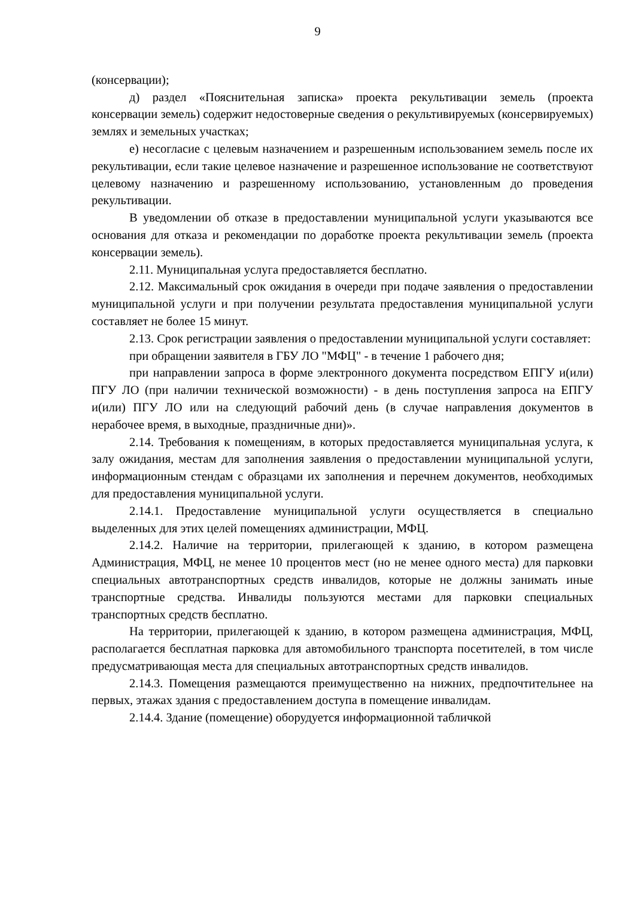9
(консервации);
д) раздел «Пояснительная записка» проекта рекультивации земель (проекта консервации земель) содержит недостоверные сведения о рекультивируемых (консервируемых) землях и земельных участках;
е) несогласие с целевым назначением и разрешенным использованием земель после их рекультивации, если такие целевое назначение и разрешенное использование не соответствуют целевому назначению и разрешенному использованию, установленным до проведения рекультивации.
В уведомлении об отказе в предоставлении муниципальной услуги указываются все основания для отказа и рекомендации по доработке проекта рекультивации земель (проекта консервации земель).
2.11. Муниципальная услуга предоставляется бесплатно.
2.12. Максимальный срок ожидания в очереди при подаче заявления о предоставлении муниципальной услуги и при получении результата предоставления муниципальной услуги составляет не более 15 минут.
2.13. Срок регистрации заявления о предоставлении муниципальной услуги составляет:
при обращении заявителя в ГБУ ЛО "МФЦ" - в течение 1 рабочего дня;
при направлении запроса в форме электронного документа посредством ЕПГУ и(или) ПГУ ЛО (при наличии технической возможности) - в день поступления запроса на ЕПГУ и(или) ПГУ ЛО или на следующий рабочий день (в случае направления документов в нерабочее время, в выходные, праздничные дни)».
2.14. Требования к помещениям, в которых предоставляется муниципальная услуга, к залу ожидания, местам для заполнения заявления о предоставлении муниципальной услуги, информационным стендам с образцами их заполнения и перечнем документов, необходимых для предоставления муниципальной услуги.
2.14.1. Предоставление муниципальной услуги осуществляется в специально выделенных для этих целей помещениях администрации, МФЦ.
2.14.2. Наличие на территории, прилегающей к зданию, в котором размещена Администрация, МФЦ, не менее 10 процентов мест (но не менее одного места) для парковки специальных автотранспортных средств инвалидов, которые не должны занимать иные транспортные средства. Инвалиды пользуются местами для парковки специальных транспортных средств бесплатно.
На территории, прилегающей к зданию, в котором размещена администрация, МФЦ, располагается бесплатная парковка для автомобильного транспорта посетителей, в том числе предусматривающая места для специальных автотранспортных средств инвалидов.
2.14.3. Помещения размещаются преимущественно на нижних, предпочтительнее на первых, этажах здания с предоставлением доступа в помещение инвалидам.
2.14.4. Здание (помещение) оборудуется информационной табличкой